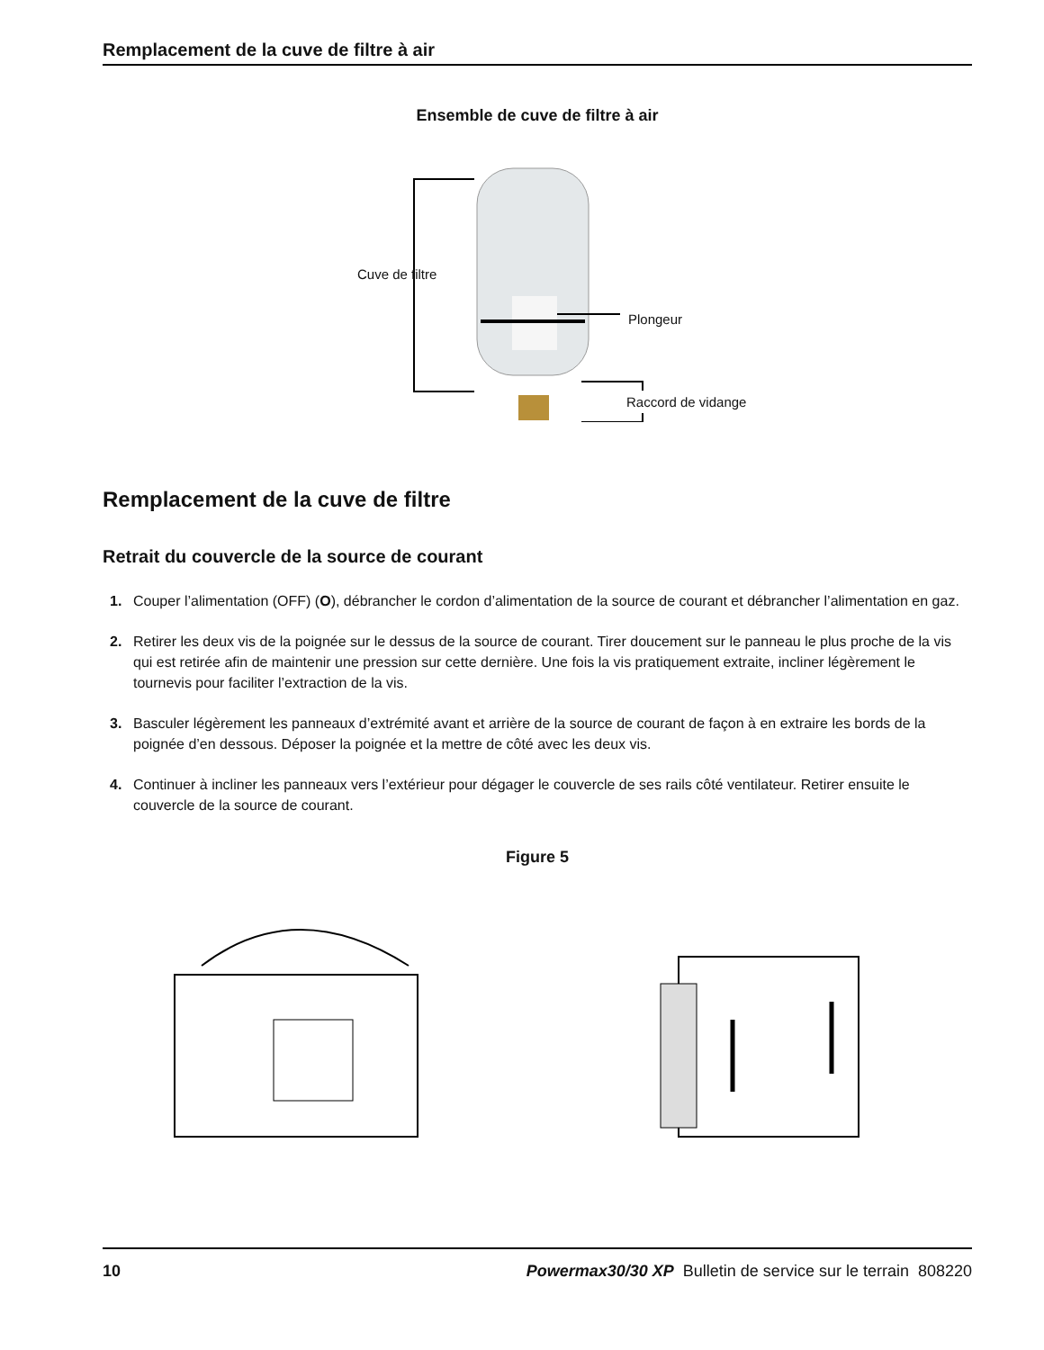Remplacement de la cuve de filtre à air
Ensemble de cuve de filtre à air
Cuve de filtre
Plongeur
Raccord de vidange
Remplacement de la cuve de filtre
Retrait du couvercle de la source de courant
1. Couper l’alimentation (OFF) (O), débrancher le cordon d’alimentation de la source de courant et débrancher l’alimentation en gaz.
2. Retirer les deux vis de la poignée sur le dessus de la source de courant. Tirer doucement sur le panneau le plus proche de la vis qui est retirée afin de maintenir une pression sur cette dernière. Une fois la vis pratiquement extraite, incliner légèrement le tournevis pour faciliter l’extraction de la vis.
3. Basculer légèrement les panneaux d’extrémité avant et arrière de la source de courant de façon à en extraire les bords de la poignée d’en dessous. Déposer la poignée et la mettre de côté avec les deux vis.
4. Continuer à incliner les panneaux vers l’extérieur pour dégager le couvercle de ses rails côté ventilateur. Retirer ensuite le couvercle de la source de courant.
Figure 5
10 Powermax30/30 XP Bulletin de service sur le terrain 808220